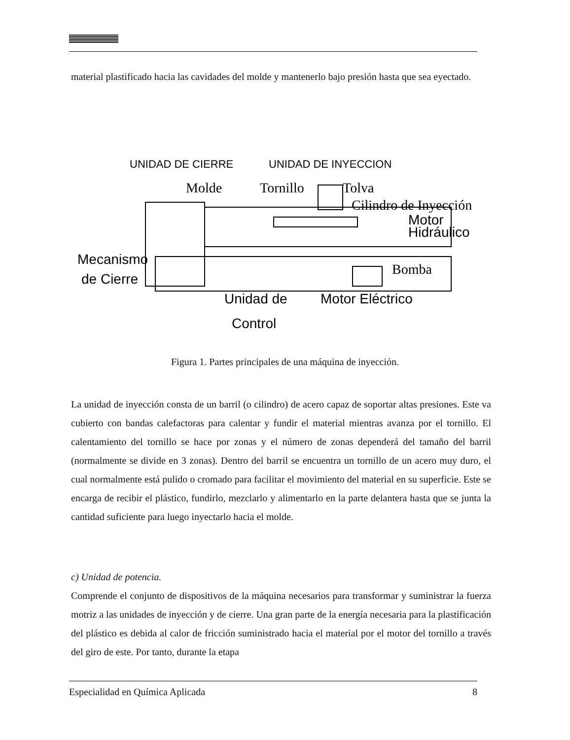material plastificado hacia las cavidades del molde y mantenerlo bajo presión hasta que sea eyectado.
UNIDAD DE CIERRE
UNIDAD DE INYECCION
Molde
Tornillo
Tolva
Cilindro de Inyección
Motor
Hidráulico
Mecanismo
de Cierre
Bomba
Unidad de
Control
Motor Eléctrico
Figura 1. Partes principales de una máquina de inyección.
La unidad de inyección consta de un barril (o cilindro) de acero capaz de soportar altas presiones. Este va cubierto con bandas calefactoras para calentar y fundir el material mientras avanza por el tornillo. El calentamiento del tornillo se hace por zonas y el número de zonas dependerá del tamaño del barril (normalmente se divide en 3 zonas). Dentro del barril se encuentra un tornillo de un acero muy duro, el cual normalmente está pulido o cromado para facilitar el movimiento del material en su superficie. Este se encarga de recibir el plástico, fundirlo, mezclarlo y alimentarlo en la parte delantera hasta que se junta la cantidad suficiente para luego inyectarlo hacia el molde.
c) Unidad de potencia.
Comprende el conjunto de dispositivos de la máquina necesarios para transformar y suministrar la fuerza motriz a las unidades de inyección y de cierre. Una gran parte de la energía necesaria para la plastificación del plástico es debida al calor de fricción suministrado hacia el material por el motor del tornillo a través del giro de este. Por tanto, durante la etapa
Especialidad en Química Aplicada 8